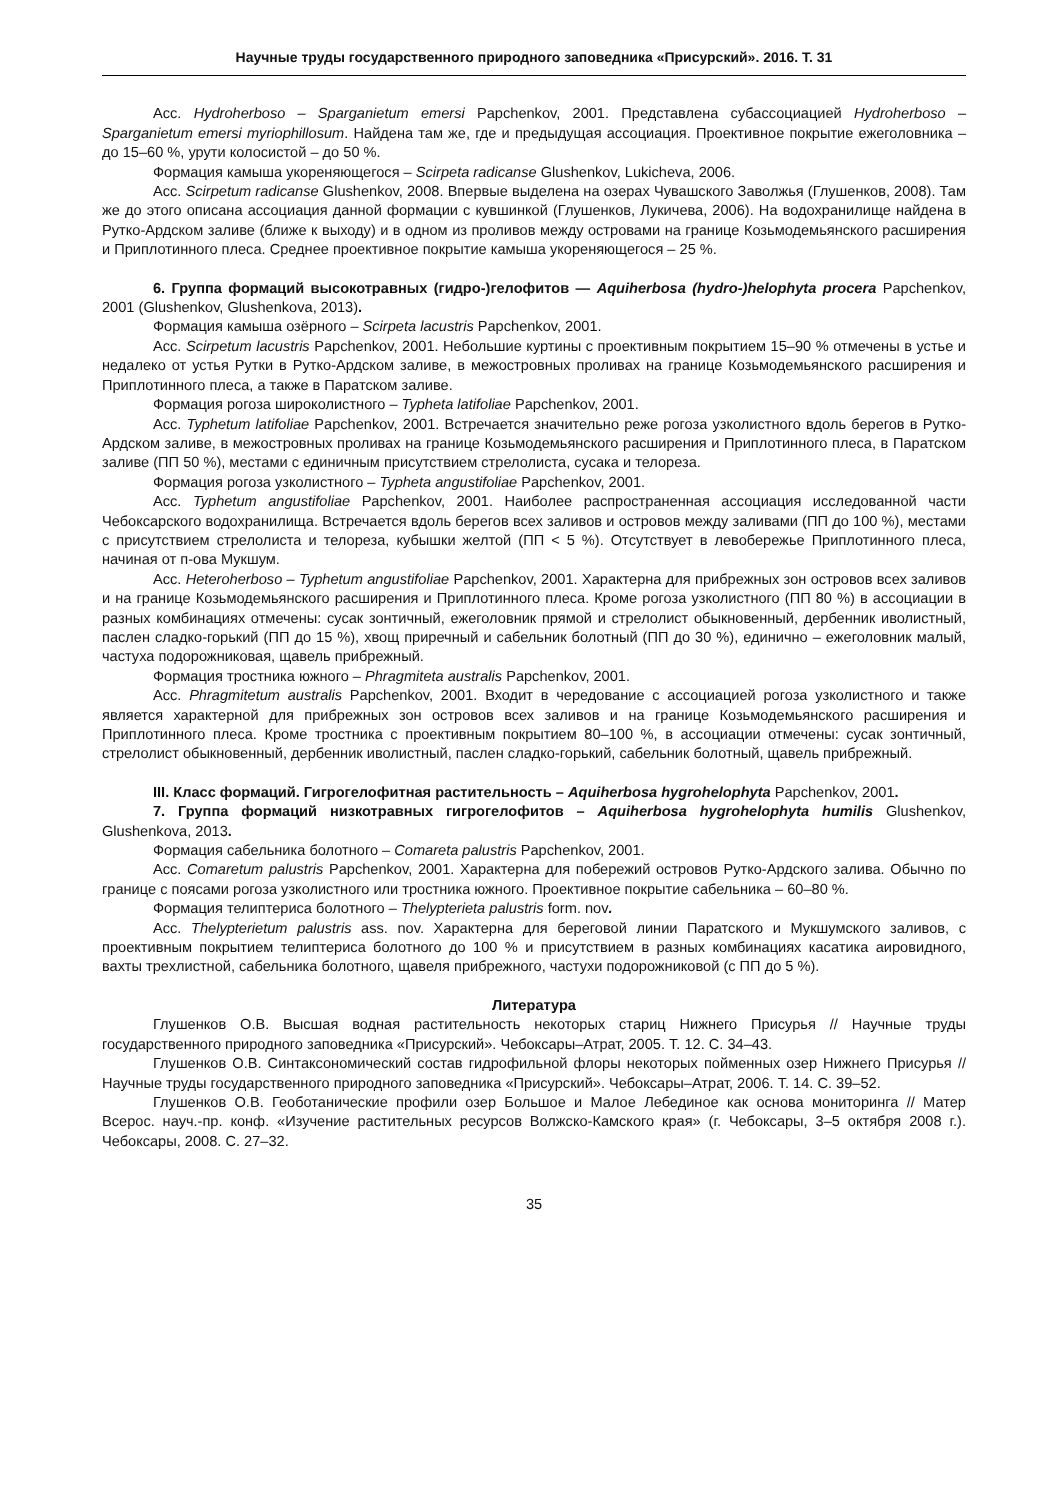Научные труды государственного природного заповедника «Присурский». 2016. Т. 31
Асс. Hydroherboso – Sparganietum emersi Papchenkov, 2001. Представлена субассоциацией Hydroherboso – Sparganietum emersi myriophillosum. Найдена там же, где и предыдущая ассоциация. Проективное покрытие ежеголовника – до 15–60 %, урути колосистой – до 50 %.
Формация камыша укореняющегося – Scirpeta radicanse Glushenkov, Lukicheva, 2006.
Асс. Scirpetum radicanse Glushenkov, 2008. Впервые выделена на озерах Чувашского Заволжья (Глушенков, 2008). Там же до этого описана ассоциация данной формации с кувшинкой (Глушенков, Лукичева, 2006). На водохранилище найдена в Рутко-Ардском заливе (ближе к выходу) и в одном из проливов между островами на границе Козьмодемьянского расширения и Приплотинного плеса. Среднее проективное покрытие камыша укореняющегося – 25 %.
6. Группа формаций высокотравных (гидро-)гелофитов — Aquiherbosa (hydro-)helophyta procera Papchenkov, 2001 (Glushenkov, Glushenkova, 2013).
Формация камыша озёрного – Scirpeta lacustris Papchenkov, 2001.
Асс. Scirpetum lacustris Papchenkov, 2001. Небольшие куртины с проективным покрытием 15–90 % отмечены в устье и недалеко от устья Рутки в Рутко-Ардском заливе, в межостровных проливах на границе Козьмодемьянского расширения и Приплотинного плеса, а также в Паратском заливе.
Формация рогоза широколистного – Typheta latifoliae Papchenkov, 2001.
Асс. Typhetum latifoliae Papchenkov, 2001. Встречается значительно реже рогоза узколистного вдоль берегов в Рутко-Ардском заливе, в межостровных проливах на границе Козьмодемьянского расширения и Приплотинного плеса, в Паратском заливе (ПП 50 %), местами с единичным присутствием стрелолиста, сусака и телореза.
Формация рогоза узколистного – Typheta angustifoliae Papchenkov, 2001.
Асс. Typhetum angustifoliae Papchenkov, 2001. Наиболее распространенная ассоциация исследованной части Чебоксарского водохранилища. Встречается вдоль берегов всех заливов и островов между заливами (ПП до 100 %), местами с присутствием стрелолиста и телореза, кубышки желтой (ПП < 5 %). Отсутствует в левобережье Приплотинного плеса, начиная от п-ова Мукшум.
Асс. Heteroherboso – Typhetum angustifoliae Papchenkov, 2001. Характерна для прибрежных зон островов всех заливов и на границе Козьмодемьянского расширения и Приплотинного плеса. Кроме рогоза узколистного (ПП 80 %) в ассоциации в разных комбинациях отмечены: сусак зонтичный, ежеголовник прямой и стрелолист обыкновенный, дербенник иволистный, паслен сладко-горький (ПП до 15 %), хвощ приречный и сабельник болотный (ПП до 30 %), единично – ежеголовник малый, частуха подорожниковая, щавель прибрежный.
Формация тростника южного – Phragmiteta australis Papchenkov, 2001.
Асс. Phragmitetum australis Papchenkov, 2001. Входит в чередование с ассоциацией рогоза узколистного и также является характерной для прибрежных зон островов всех заливов и на границе Козьмодемьянского расширения и Приплотинного плеса. Кроме тростника с проективным покрытием 80–100 %, в ассоциации отмечены: сусак зонтичный, стрелолист обыкновенный, дербенник иволистный, паслен сладко-горький, сабельник болотный, щавель прибрежный.
III. Класс формаций. Гигрогелофитная растительность – Aquiherbosa hygrohelophyta Papchenkov, 2001.
7. Группа формаций низкотравных гигрогелофитов – Aquiherbosa hygrohelophyta humilis Glushenkov, Glushenkova, 2013.
Формация сабельника болотного – Comareta palustris Papchenkov, 2001.
Асс. Comaretum palustris Papchenkov, 2001. Характерна для побережий островов Рутко-Ардского залива. Обычно по границе с поясами рогоза узколистного или тростника южного. Проективное покрытие сабельника – 60–80 %.
Формация телиптериса болотного – Thelypterieta palustris form. nov.
Асс. Thelypterietum palustris ass. nov. Характерна для береговой линии Паратского и Мукшумского заливов, с проективным покрытием телиптериса болотного до 100 % и присутствием в разных комбинациях касатика аировидного, вахты трехлистной, сабельника болотного, щавеля прибрежного, частухи подорожниковой (с ПП до 5 %).
Литература
Глушенков О.В. Высшая водная растительность некоторых стариц Нижнего Присурья // Научные труды государственного природного заповедника «Присурский». Чебоксары–Атрат, 2005. Т. 12. С. 34–43.
Глушенков О.В. Синтаксономический состав гидрофильной флоры некоторых пойменных озер Нижнего Присурья // Научные труды государственного природного заповедника «Присурский». Чебоксары–Атрат, 2006. Т. 14. С. 39–52.
Глушенков О.В. Геоботанические профили озер Большое и Малое Лебединое как основа мониторинга // Матер Всерос. науч.-пр. конф. «Изучение растительных ресурсов Волжско-Камского края» (г. Чебоксары, 3–5 октября 2008 г.). Чебоксары, 2008. С. 27–32.
35